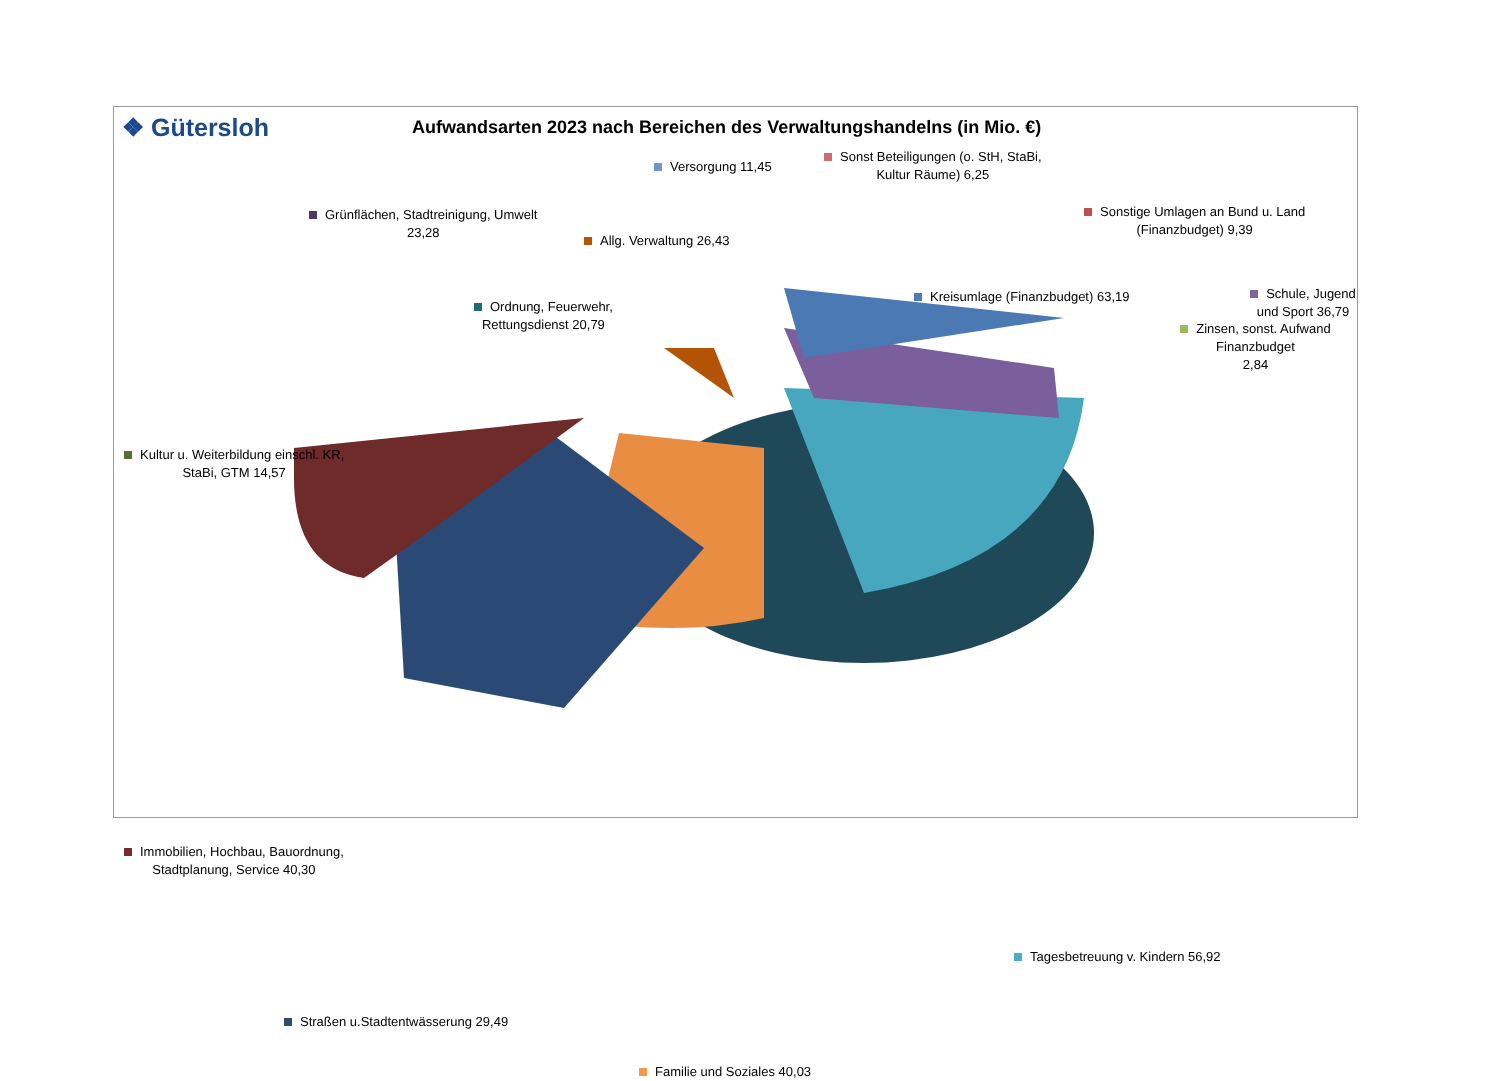❖ Gütersloh
Aufwandsarten 2023 nach Bereichen des Verwaltungshandelns (in Mio. €)
Versorgung 11,45
Sonst Beteiligungen (o. StH, StaBi,
Kultur Räume) 6,25
Grünflächen, Stadtreinigung, Umwelt
23,28
Allg. Verwaltung 26,43
Sonstige Umlagen an Bund u. Land
(Finanzbudget) 9,39
Ordnung, Feuerwehr,
Rettungsdienst 20,79
Kreisumlage (Finanzbudget) 63,19
Schule, Jugend und Sport 36,79
Zinsen, sonst. Aufwand Finanzbudget
2,84
Kultur u. Weiterbildung einschl. KR,
StaBi, GTM 14,57
Immobilien, Hochbau, Bauordnung,
Stadtplanung, Service 40,30
Tagesbetreuung v. Kindern 56,92
Straßen u.Stadtentwässerung 29,49
Familie und Soziales 40,03